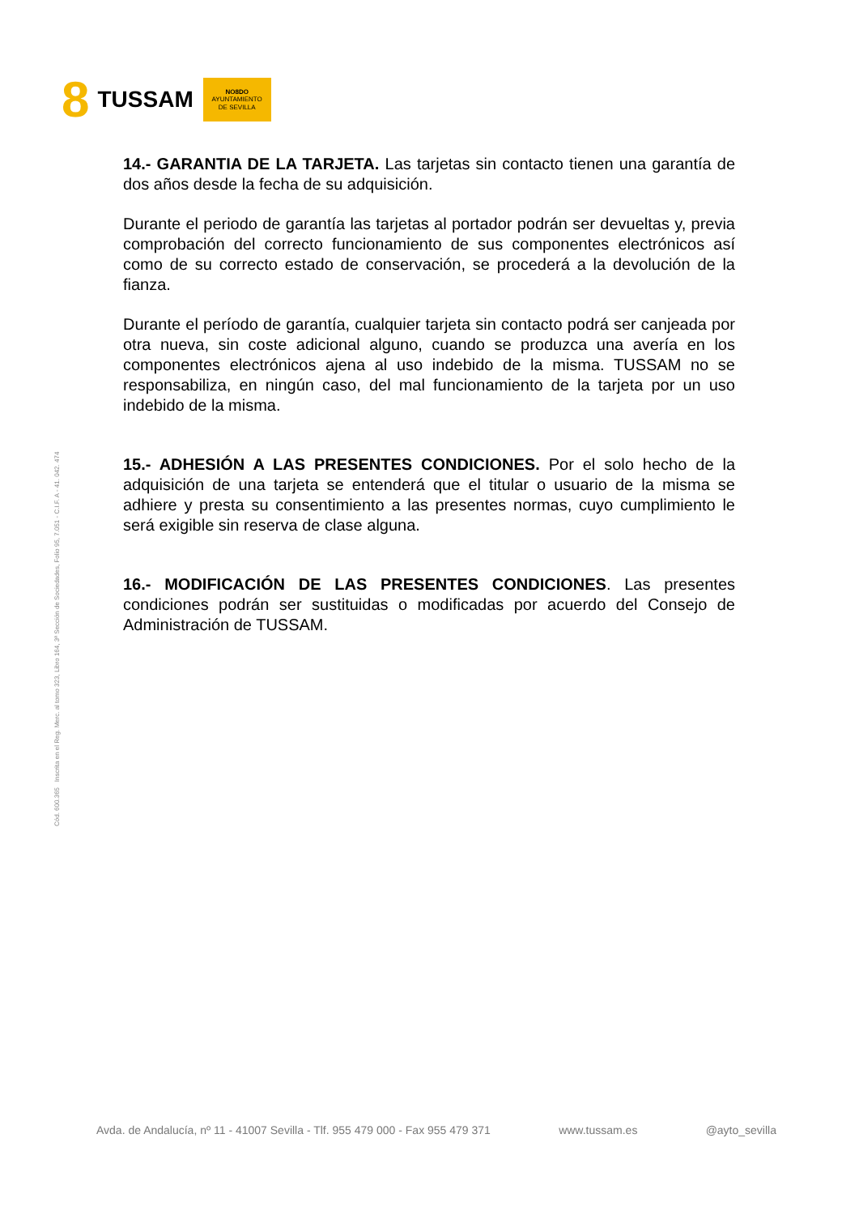8 TUSSAM
NO8DO
AYUNTAMIENTO
DE SEVILLA
14.- GARANTIA DE LA TARJETA. Las tarjetas sin contacto tienen una garantía de dos años desde la fecha de su adquisición.
Durante el periodo de garantía las tarjetas al portador podrán ser devueltas y, previa comprobación del correcto funcionamiento de sus componentes electrónicos así como de su correcto estado de conservación, se procederá a la devolución de la fianza.
Durante el período de garantía, cualquier tarjeta sin contacto podrá ser canjeada por otra nueva, sin coste adicional alguno, cuando se produzca una avería en los componentes electrónicos ajena al uso indebido de la misma. TUSSAM no se responsabiliza, en ningún caso, del mal funcionamiento de la tarjeta por un uso indebido de la misma.
15.- ADHESIÓN A LAS PRESENTES CONDICIONES. Por el solo hecho de la adquisición de una tarjeta se entenderá que el titular o usuario de la misma se adhiere y presta su consentimiento a las presentes normas, cuyo cumplimiento le será exigible sin reserva de clase alguna.
16.- MODIFICACIÓN DE LAS PRESENTES CONDICIONES. Las presentes condiciones podrán ser sustituidas o modificadas por acuerdo del Consejo de Administración de TUSSAM.
Cód. 600.365 Inscrita en el Reg. Merc. al tomo 323, Libro 164, 3ª Sección de Sociedades, Folio 95, 7.051 - C.I.F. A - 41. 042. 474
Avda. de Andalucía, nº 11 - 41007 Sevilla - Tlf. 955 479 000 - Fax 955 479 371 www.tussam.es @ayto_sevilla